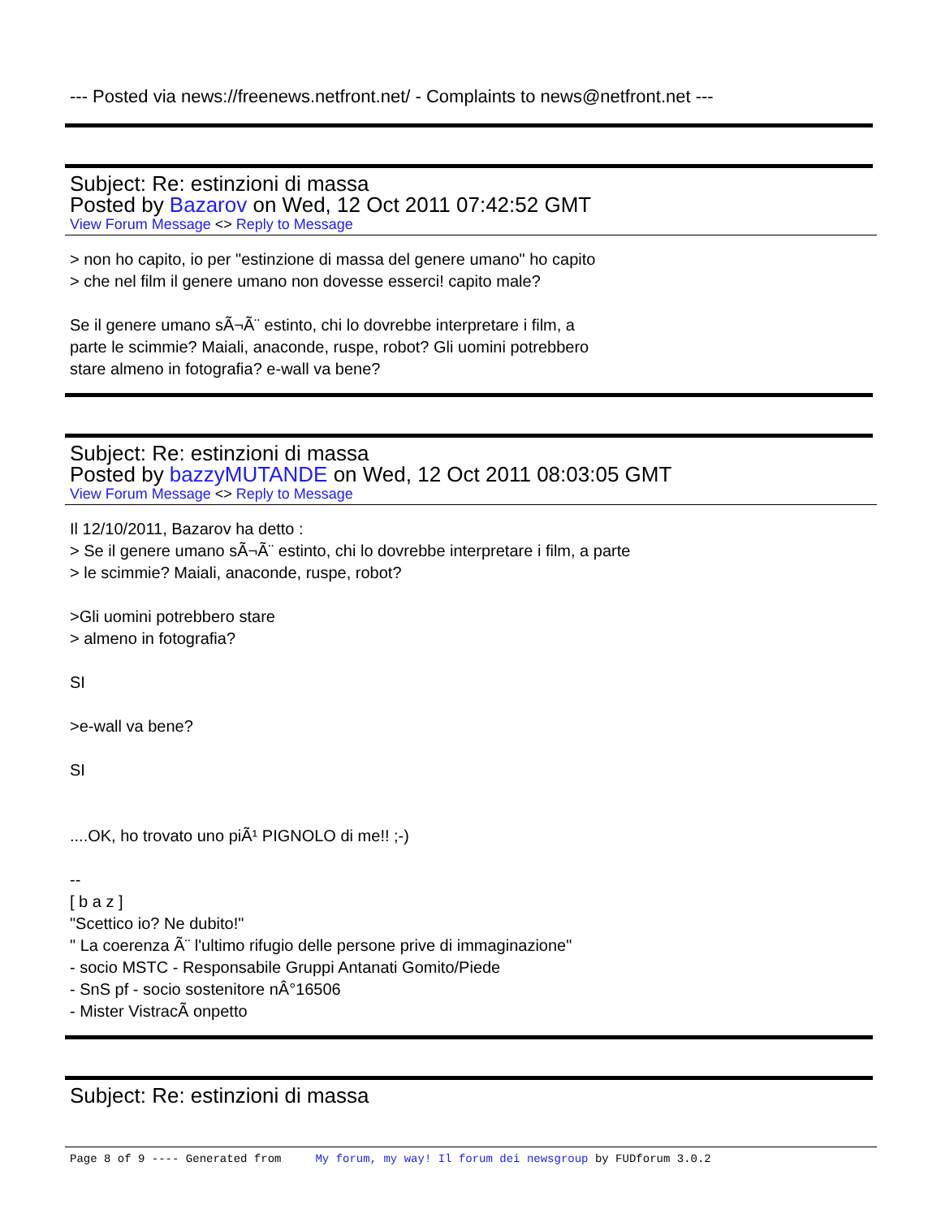--- Posted via news://freenews.netfront.net/ - Complaints to news@netfront.net ---
Subject: Re: estinzioni di massa
Posted by Bazarov on Wed, 12 Oct 2011 07:42:52 GMT
View Forum Message <> Reply to Message
> non ho capito, io per "estinzione di massa del genere umano" ho capito
> che nel film il genere umano non dovesse esserci! capito male?
Se il genere umano sÃ¬Ã¨ estinto, chi lo dovrebbe interpretare i film, a
parte le scimmie? Maiali, anaconde, ruspe, robot? Gli uomini potrebbero
stare almeno in fotografia? e-wall va bene?
Subject: Re: estinzioni di massa
Posted by bazzyMUTANDE on Wed, 12 Oct 2011 08:03:05 GMT
View Forum Message <> Reply to Message
Il 12/10/2011, Bazarov ha detto :
> Se il genere umano sÃ¬Ã¨ estinto, chi lo dovrebbe interpretare i film, a parte
> le scimmie? Maiali, anaconde, ruspe, robot?
>Gli uomini potrebbero stare
> almeno in fotografia?
SI
>e-wall va bene?
SI
....OK, ho trovato uno piÃ¹ PIGNOLO di me!! ;-)
--
[ b a z ]
"Scettico io? Ne dubito!"
" La coerenza Ã¨ l'ultimo rifugio delle persone prive di immaginazione"
- socio MSTC - Responsabile Gruppi Antanati Gomito/Piede
- SnS pf - socio sostenitore nÂ°16506
- Mister VistracÃ onpetto
Subject: Re: estinzioni di massa
Page 8 of 9 ---- Generated from My forum, my way! Il forum dei newsgroup by FUDforum 3.0.2